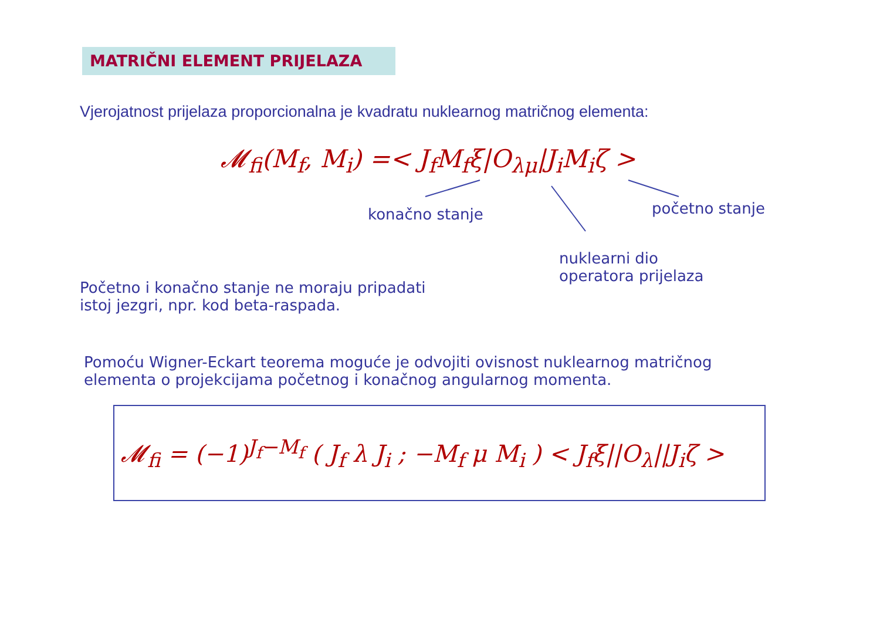MATRIČNI ELEMENT PRIJELAZA
Vjerojatnost prijelaza proporcionalna je kvadratu nuklearnog matričnog elementa:
𝓜<sub>fi</sub>(M<sub>f</sub>, M<sub>i</sub>) =< J<sub>f</sub>M<sub>f</sub>ξ|O<sub>λμ</sub>|J<sub>i</sub>M<sub>i</sub>ζ >
konačno stanje početno stanje
nuklearni dio
operatora prijelaza
Početno i konačno stanje ne moraju pripadati
istoj jezgri, npr. kod beta-raspada.
Pomoću Wigner-Eckart teorema moguće je odvojiti ovisnost nuklearnog matričnog
elementa o projekcijama početnog i konačnog angularnog momenta.
𝓜<sub>fi</sub> = (−1)<sup>J<sub>f</sub>−M<sub>f</sub></sup> ( J<sub>f</sub> λ J<sub>i</sub> ; −M<sub>f</sub> μ M<sub>i</sub> ) < J<sub>f</sub>ξ||O<sub>λ</sub>||J<sub>i</sub>ζ >